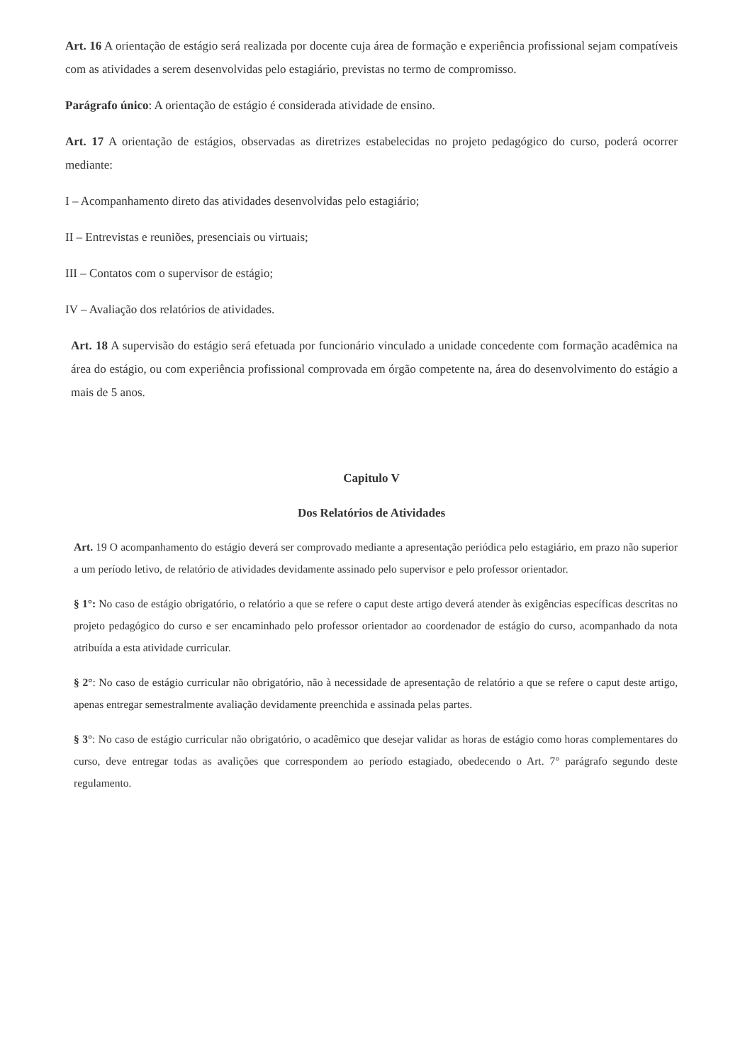Art. 16 A orientação de estágio será realizada por docente cuja área de formação e experiência profissional sejam compatíveis com as atividades a serem desenvolvidas pelo estagiário, previstas no termo de compromisso.
Parágrafo único: A orientação de estágio é considerada atividade de ensino.
Art. 17 A orientação de estágios, observadas as diretrizes estabelecidas no projeto pedagógico do curso, poderá ocorrer mediante:
I – Acompanhamento direto das atividades desenvolvidas pelo estagiário;
II – Entrevistas e reuniões, presenciais ou virtuais;
III – Contatos com o supervisor de estágio;
IV – Avaliação dos relatórios de atividades.
Art. 18 A supervisão do estágio será efetuada por funcionário vinculado a unidade concedente com formação acadêmica na área do estágio, ou com experiência profissional comprovada em órgão competente na, área do desenvolvimento do estágio a mais de 5 anos.
Capitulo V
Dos Relatórios de Atividades
Art. 19 O acompanhamento do estágio deverá ser comprovado mediante a apresentação periódica pelo estagiário, em prazo não superior a um período letivo, de relatório de atividades devidamente assinado pelo supervisor e pelo professor orientador.
§ 1°: No caso de estágio obrigatório, o relatório a que se refere o caput deste artigo deverá atender às exigências específicas descritas no projeto pedagógico do curso e ser encaminhado pelo professor orientador ao coordenador de estágio do curso, acompanhado da nota atribuída a esta atividade curricular.
§ 2°: No caso de estágio curricular não obrigatório, não à necessidade de apresentação de relatório a que se refere o caput deste artigo, apenas entregar semestralmente avaliação devidamente preenchida e assinada pelas partes.
§ 3°: No caso de estágio curricular não obrigatório, o acadêmico que desejar validar as horas de estágio como horas complementares do curso, deve entregar todas as avalições que correspondem ao período estagiado, obedecendo o Art. 7° parágrafo segundo deste regulamento.